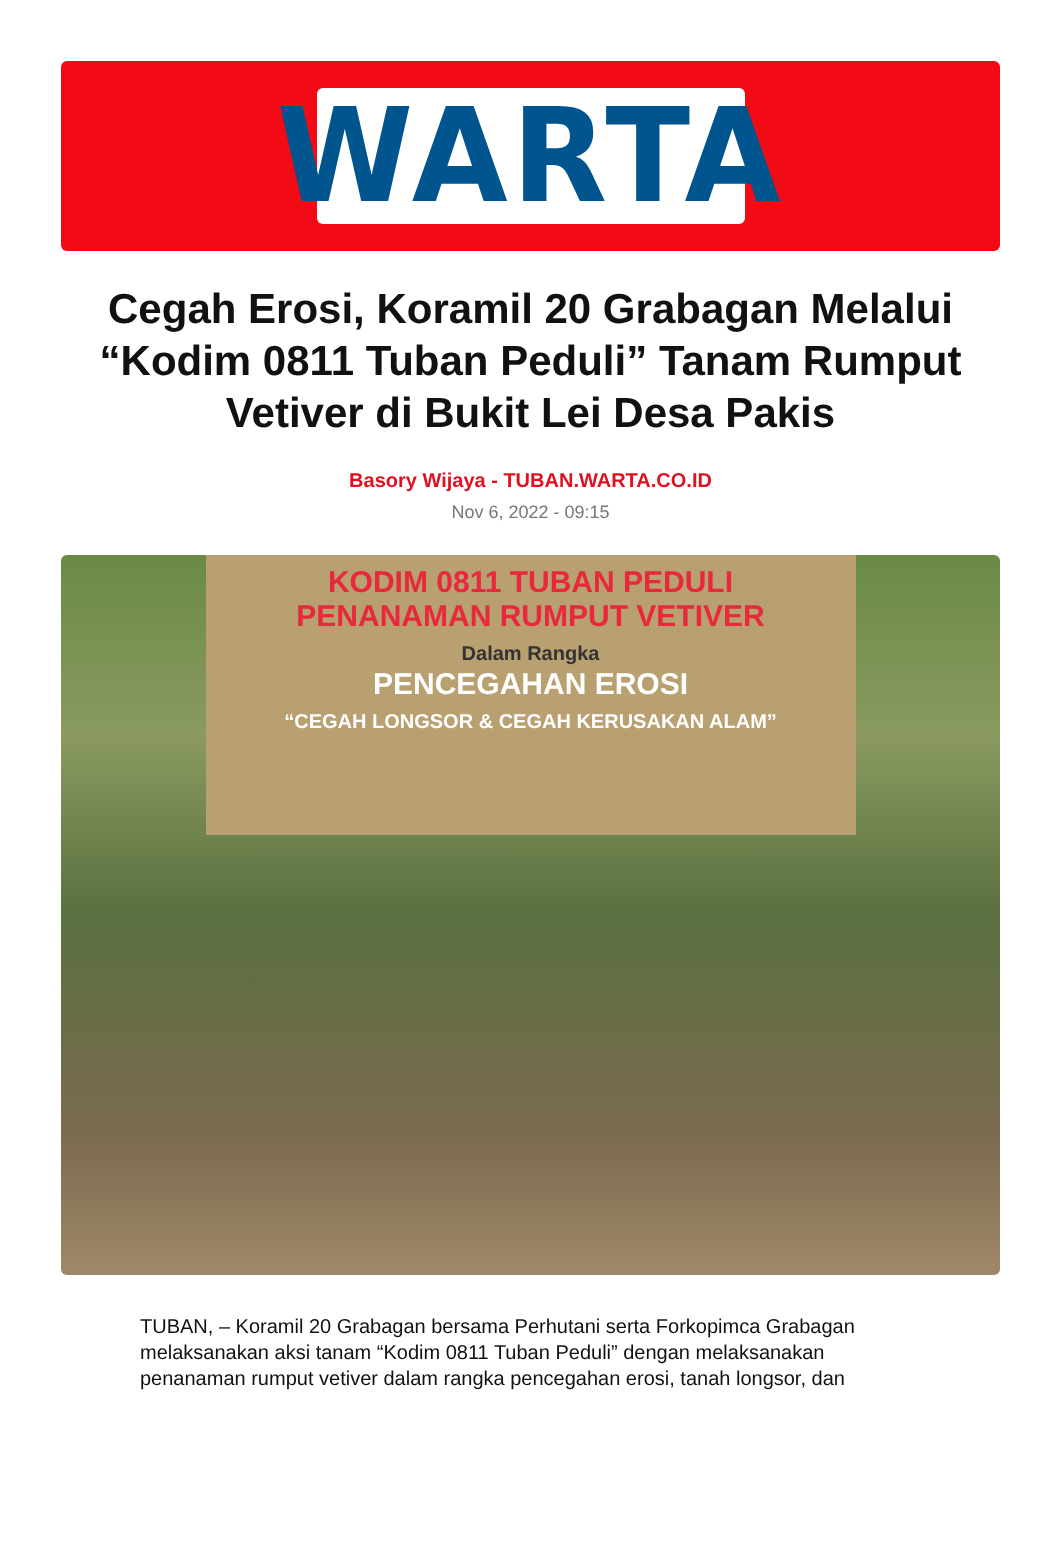WARTA
Cegah Erosi, Koramil 20 Grabagan Melalui “Kodim 0811 Tuban Peduli” Tanam Rumput Vetiver di Bukit Lei Desa Pakis
Basory Wijaya - TUBAN.WARTA.CO.ID
Nov 6, 2022 - 09:15
KODIM 0811 TUBAN PEDULI
PENANAMAN RUMPUT VETIVER
Dalam Rangka
PENCEGAHAN EROSI
“CEGAH LONGSOR & CEGAH KERUSAKAN ALAM”
TUBAN, – Koramil 20 Grabagan bersama Perhutani serta Forkopimca Grabagan melaksanakan aksi tanam “Kodim 0811 Tuban Peduli” dengan melaksanakan penanaman rumput vetiver dalam rangka pencegahan erosi, tanah longsor, dan